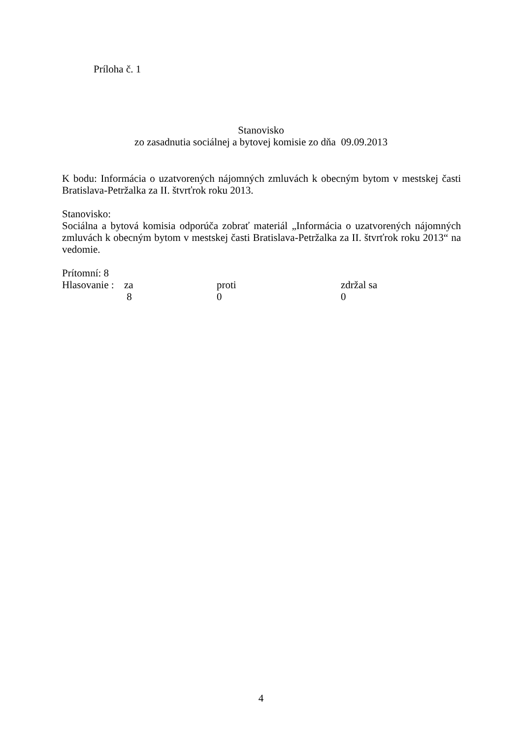Príloha č. 1
Stanovisko
zo zasadnutia sociálnej a bytovej komisie zo dňa 09.09.2013
K bodu: Informácia o uzatvorených nájomných zmluvách k obecným bytom v mestskej časti Bratislava-Petržalka za II. štvrťrok roku 2013.
Stanovisko:
Sociálna a bytová komisia odporúča zobrať materiál „Informácia o uzatvorených nájomných zmluvách k obecným bytom v mestskej časti Bratislava-Petržalka za II. štvrťrok roku 2013“ na vedomie.
Prítomní: 8
| Hlasovanie : | za | proti | zdržal sa |
| | 8 | 0 | 0 |
4